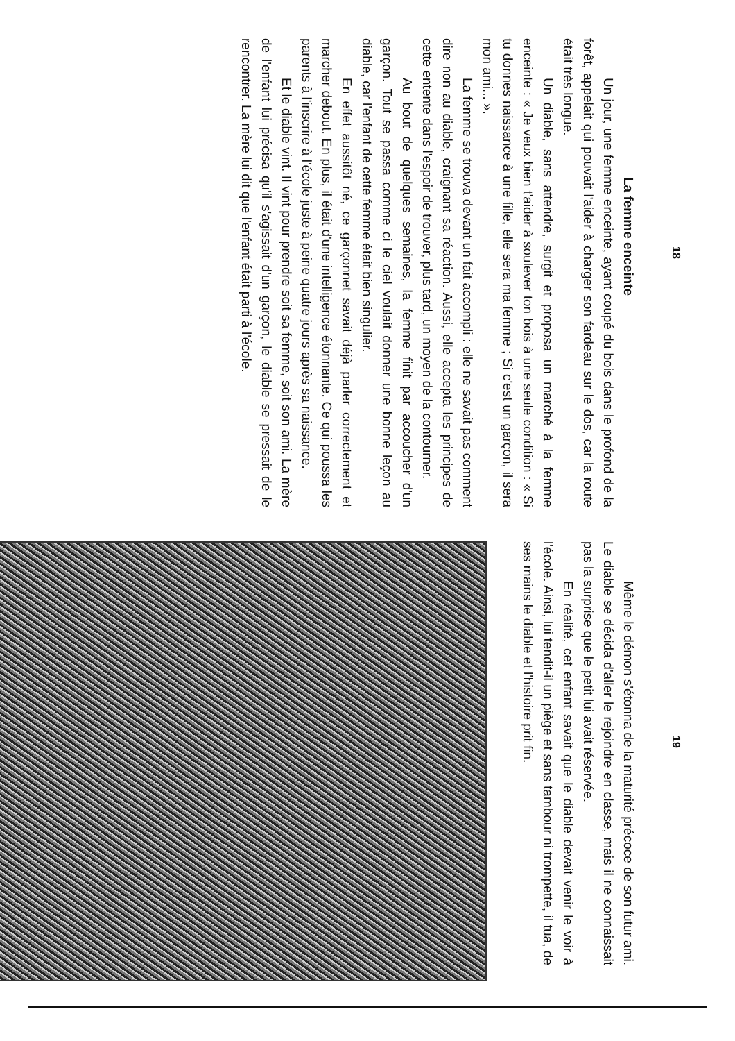18
La femme enceinte
Un jour, une femme enceinte, ayant coupé du bois dans le profond de la forêt, appelait qui pouvait l'aider à charger son fardeau sur le dos, car la route était très longue.
Un diable, sans attendre, surgit et proposa un marché à la femme enceinte : « Je veux bien t'aider à soulever ton bois à une seule condition : « Si tu donnes naissance à une fille, elle sera ma femme ; Si c'est un garçon, il sera mon ami... ».
La femme se trouva devant un fait accompli : elle ne savait pas comment dire non au diable, craignant sa réaction. Aussi, elle accepta les principes de cette entente dans l'espoir de trouver, plus tard, un moyen de la contourner.
Au bout de quelques semaines, la femme finit par accoucher d'un garçon. Tout se passa comme ci le ciel voulait donner une bonne leçon au diable, car l'enfant de cette femme était bien singulier.
En effet aussitôt né, ce garçonnet savait déjà parler correctement et marcher debout. En plus, il était d'une intelligence étonnante. Ce qui poussa les parents à l'inscrire à l'école juste à peine quatre jours après sa naissance.
Et le diable vint. Il vint pour prendre soit sa femme, soit son ami. La mère de l'enfant lui précisa qu'il s'agissait d'un garçon, le diable se pressait de le rencontrer. La mère lui dit que l'enfant était parti à l'école.
19
Même le démon s'étonna de la maturité précoce de son futur ami. Le diable se décida d'aller le rejoindre en classe, mais il ne connaissait pas la surprise que le petit lui avait réservée.
En réalité, cet enfant savait que le diable devait venir le voir à l'école. Ainsi, lui tendit-il un piège et sans tambour ni trompette, il tua, de ses mains le diable et l'histoire prit fin.